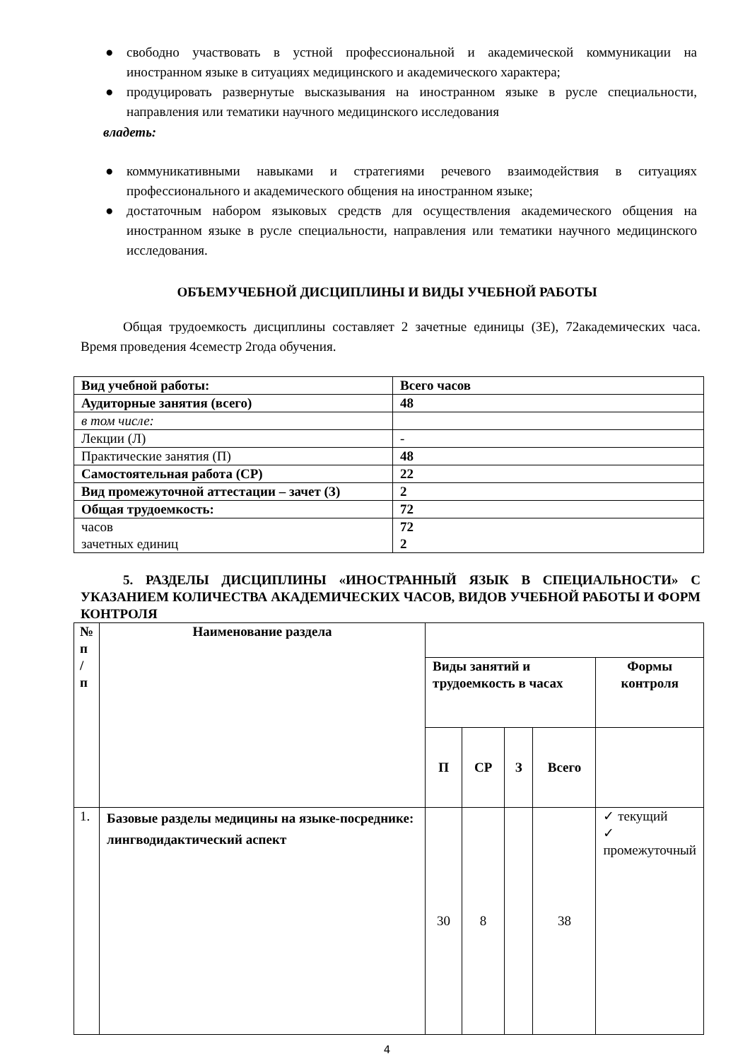● свободно участвовать в устной профессиональной и академической коммуникации на иностранном языке в ситуациях медицинского и академического характера;
● продуцировать развернутые высказывания на иностранном языке в русле специальности, направления или тематики научного медицинского исследования
владеть:
● коммуникативными навыками и стратегиями речевого взаимодействия в ситуациях профессионального и академического общения на иностранном языке;
● достаточным набором языковых средств для осуществления академического общения на иностранном языке в русле специальности, направления или тематики научного медицинского исследования.
ОБЪЕМУЧЕБНОЙ ДИСЦИПЛИНЫ И ВИДЫ УЧЕБНОЙ РАБОТЫ
Общая трудоемкость дисциплины составляет 2 зачетные единицы (ЗЕ), 72академических часа. Время проведения 4семестр 2года обучения.
| Вид учебной работы: | Всего часов |
| --- | --- |
| Аудиторные занятия (всего) | 48 |
| в том числе: | |
| Лекции (Л) | - |
| Практические занятия (П) | 48 |
| Самостоятельная работа (СР) | 22 |
| Вид промежуточной аттестации – зачет (З) | 2 |
| Общая трудоемкость: | 72 |
| часов зачетных единиц | 72 2 |
5. РАЗДЕЛЫ ДИСЦИПЛИНЫ «ИНОСТРАННЫЙ ЯЗЫК В СПЕЦИАЛЬНОСТИ» С УКАЗАНИЕМ КОЛИЧЕСТВА АКАДЕМИЧЕСКИХ ЧАСОВ, ВИДОВ УЧЕБНОЙ РАБОТЫ И ФОРМ КОНТРОЛЯ
| № п / п | Наименование раздела | | | | | |
| | | Виды занятий и трудоемкость в часах | | | | Формы контроля |
| | | П | СР | З | Всего | |
| 1. | Базовые разделы медицины на языке-посреднике: лингводидактический аспект | 30 | 8 | | 38 | ✓ текущий ✓ промежуточный |
4